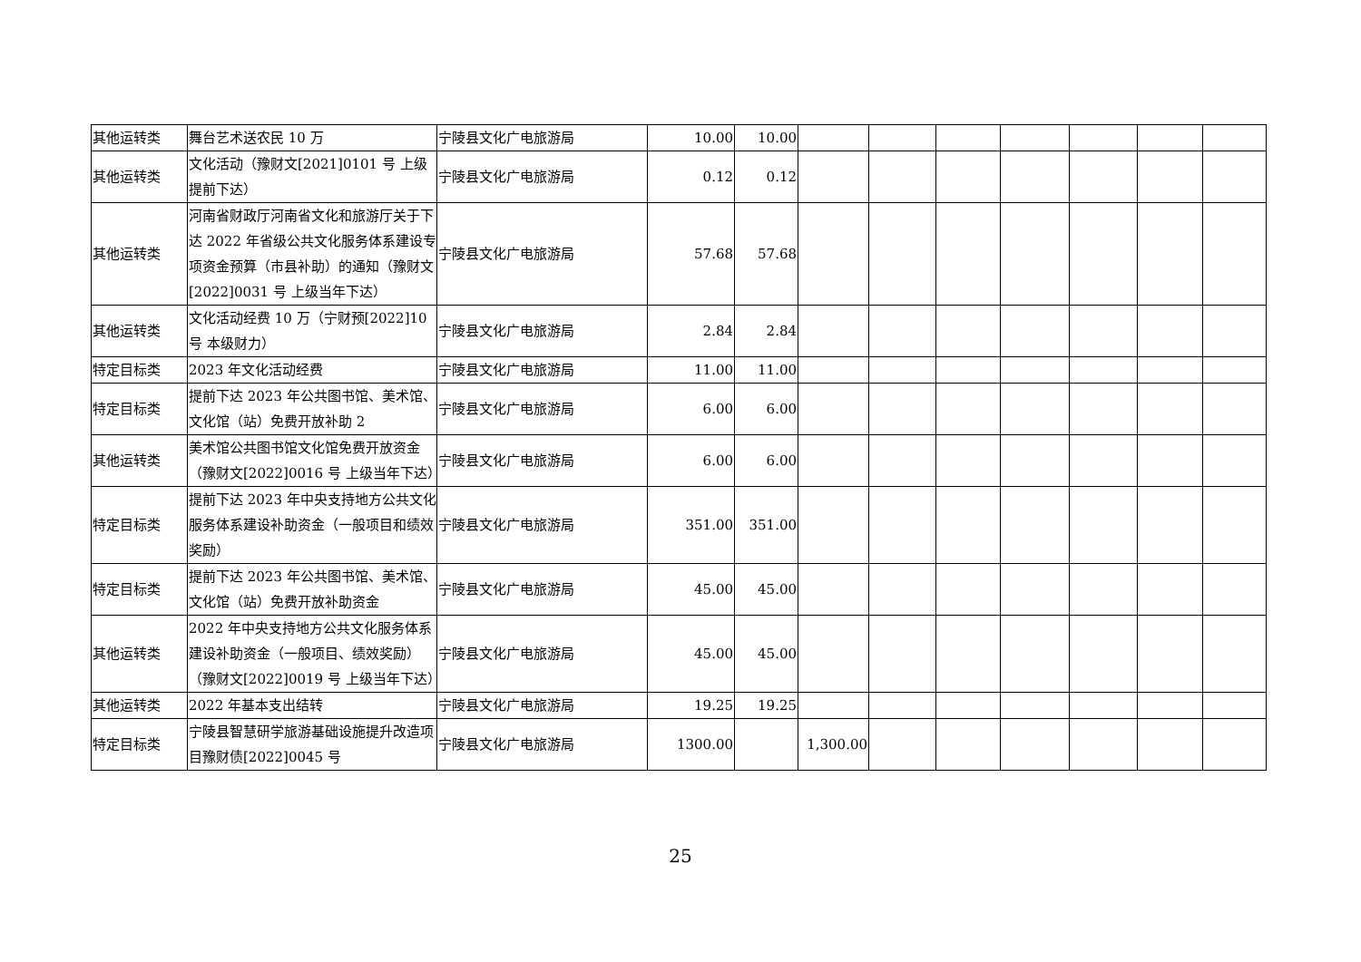| 其他运转类 | 舞台艺术送农民 10 万 | 宁陵县文化广电旅游局 | 10.00 | 10.00 | | | | | | | |
| 其他运转类 | 文化活动（豫财文[2021]0101 号 上级提前下达） | 宁陵县文化广电旅游局 | 0.12 | 0.12 | | | | | | | |
| 其他运转类 | 河南省财政厅河南省文化和旅游厅关于下达 2022 年省级公共文化服务体系建设专项资金预算（市县补助）的通知（豫财文[2022]0031 号 上级当年下达） | 宁陵县文化广电旅游局 | 57.68 | 57.68 | | | | | | | |
| 其他运转类 | 文化活动经费 10 万（宁财预[2022]10 号 本级财力） | 宁陵县文化广电旅游局 | 2.84 | 2.84 | | | | | | | |
| 特定目标类 | 2023 年文化活动经费 | 宁陵县文化广电旅游局 | 11.00 | 11.00 | | | | | | | |
| 特定目标类 | 提前下达 2023 年公共图书馆、美术馆、文化馆（站）免费开放补助 2 | 宁陵县文化广电旅游局 | 6.00 | 6.00 | | | | | | | |
| 其他运转类 | 美术馆公共图书馆文化馆免费开放资金（豫财文[2022]0016 号 上级当年下达） | 宁陵县文化广电旅游局 | 6.00 | 6.00 | | | | | | | |
| 特定目标类 | 提前下达 2023 年中央支持地方公共文化服务体系建设补助资金（一般项目和绩效奖励） | 宁陵县文化广电旅游局 | 351.00 | 351.00 | | | | | | | |
| 特定目标类 | 提前下达 2023 年公共图书馆、美术馆、文化馆（站）免费开放补助资金 | 宁陵县文化广电旅游局 | 45.00 | 45.00 | | | | | | | |
| 其他运转类 | 2022 年中央支持地方公共文化服务体系建设补助资金（一般项目、绩效奖励）（豫财文[2022]0019 号 上级当年下达） | 宁陵县文化广电旅游局 | 45.00 | 45.00 | | | | | | | |
| 其他运转类 | 2022 年基本支出结转 | 宁陵县文化广电旅游局 | 19.25 | 19.25 | | | | | | | |
| 特定目标类 | 宁陵县智慧研学旅游基础设施提升改造项目豫财债[2022]0045 号 | 宁陵县文化广电旅游局 | 1300.00 | | 1,300.00 | | | | | | |
25